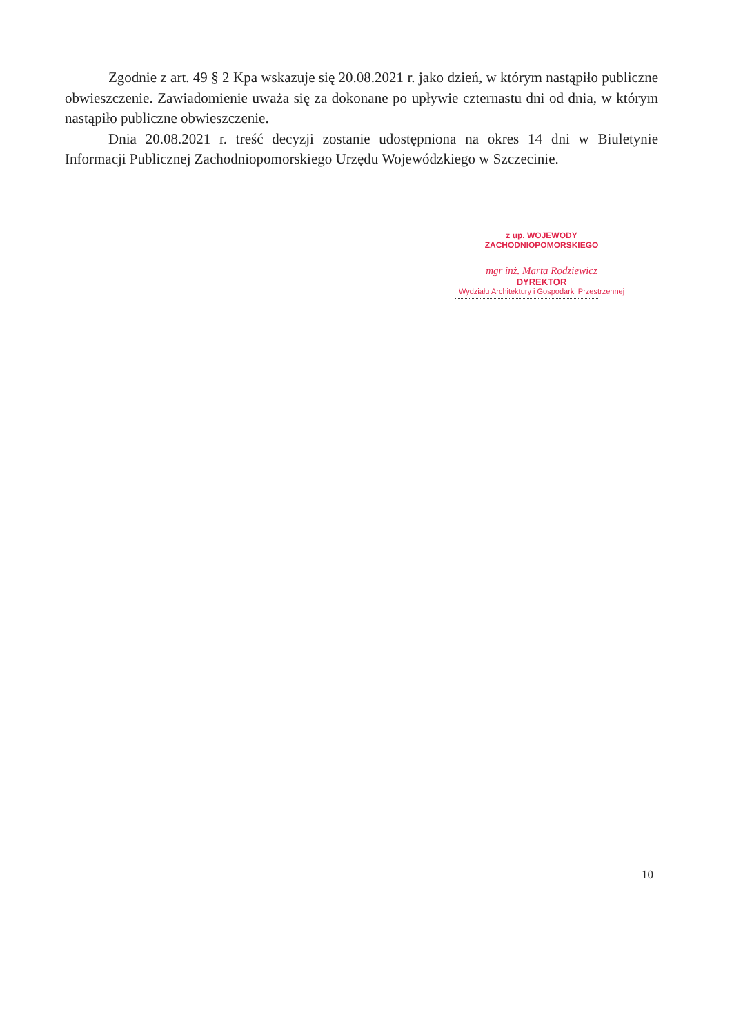Zgodnie z art. 49 § 2 Kpa wskazuje się 20.08.2021 r. jako dzień, w którym nastąpiło publiczne obwieszczenie. Zawiadomienie uważa się za dokonane po upływie czternastu dni od dnia, w którym nastąpiło publiczne obwieszczenie.
Dnia 20.08.2021 r. treść decyzji zostanie udostępniona na okres 14 dni w Biuletynie Informacji Publicznej Zachodniopomorskiego Urzędu Wojewódzkiego w Szczecinie.
z up. WOJEWODY ZACHODNIOPOMORSKIEGO
mgr inż. Marta Rodziewicz
DYREKTOR
Wydziału Architektury i Gospodarki Przestrzennej
10